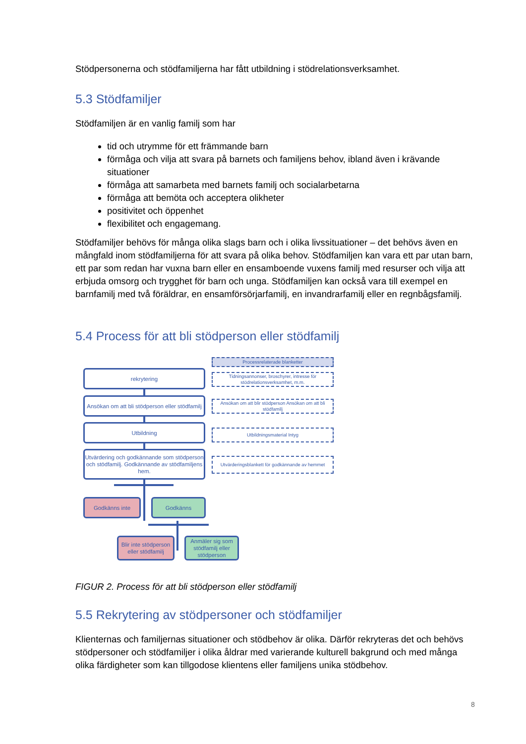Stödpersonerna och stödfamiljerna har fått utbildning i stödrelationsverksamhet.
5.3 Stödfamiljer
Stödfamiljen är en vanlig familj som har
tid och utrymme för ett främmande barn
förmåga och vilja att svara på barnets och familjens behov, ibland även i krävande situationer
förmåga att samarbeta med barnets familj och socialarbetarna
förmåga att bemöta och acceptera olikheter
positivitet och öppenhet
flexibilitet och engagemang.
Stödfamiljer behövs för många olika slags barn och i olika livssituationer – det behövs även en mångfald inom stödfamiljerna för att svara på olika behov. Stödfamiljen kan vara ett par utan barn, ett par som redan har vuxna barn eller en ensamboende vuxens familj med resurser och vilja att erbjuda omsorg och trygghet för barn och unga. Stödfamiljen kan också vara till exempel en barnfamilj med två föräldrar, en ensamförsörjarfamilj, en invandrarfamilj eller en regnbågsfamilj.
5.4 Process för att bli stödperson eller stödfamilj
rekrytering
Ansökan om att bli stödperson eller stödfamilj
Utbildning
Utvärdering och godkännande som stödperson och stödfamilj. Godkännande av stödfamiljens hem.
Godkänns inte Godkänns
Blir inte stödperson eller stödfamilj
Anmäler sig som stödfamilj eller stödperson
Processrelaterade blanketter
Tidningsannonser, broschyrer, intresse för stödrelationsverksamhet, m.m.
Ansökan om att blir stödperson Ansökan om att bli stödfamilj
Utbildningsmaterial Intyg
Utvärderingsblankett för godkännande av hemmet
FIGUR 2. Process för att bli stödperson eller stödfamilj
5.5 Rekrytering av stödpersoner och stödfamiljer
Klienternas och familjernas situationer och stödbehov är olika. Därför rekryteras det och behövs stödpersoner och stödfamiljer i olika åldrar med varierande kulturell bakgrund och med många olika färdigheter som kan tillgodose klientens eller familjens unika stödbehov.
8